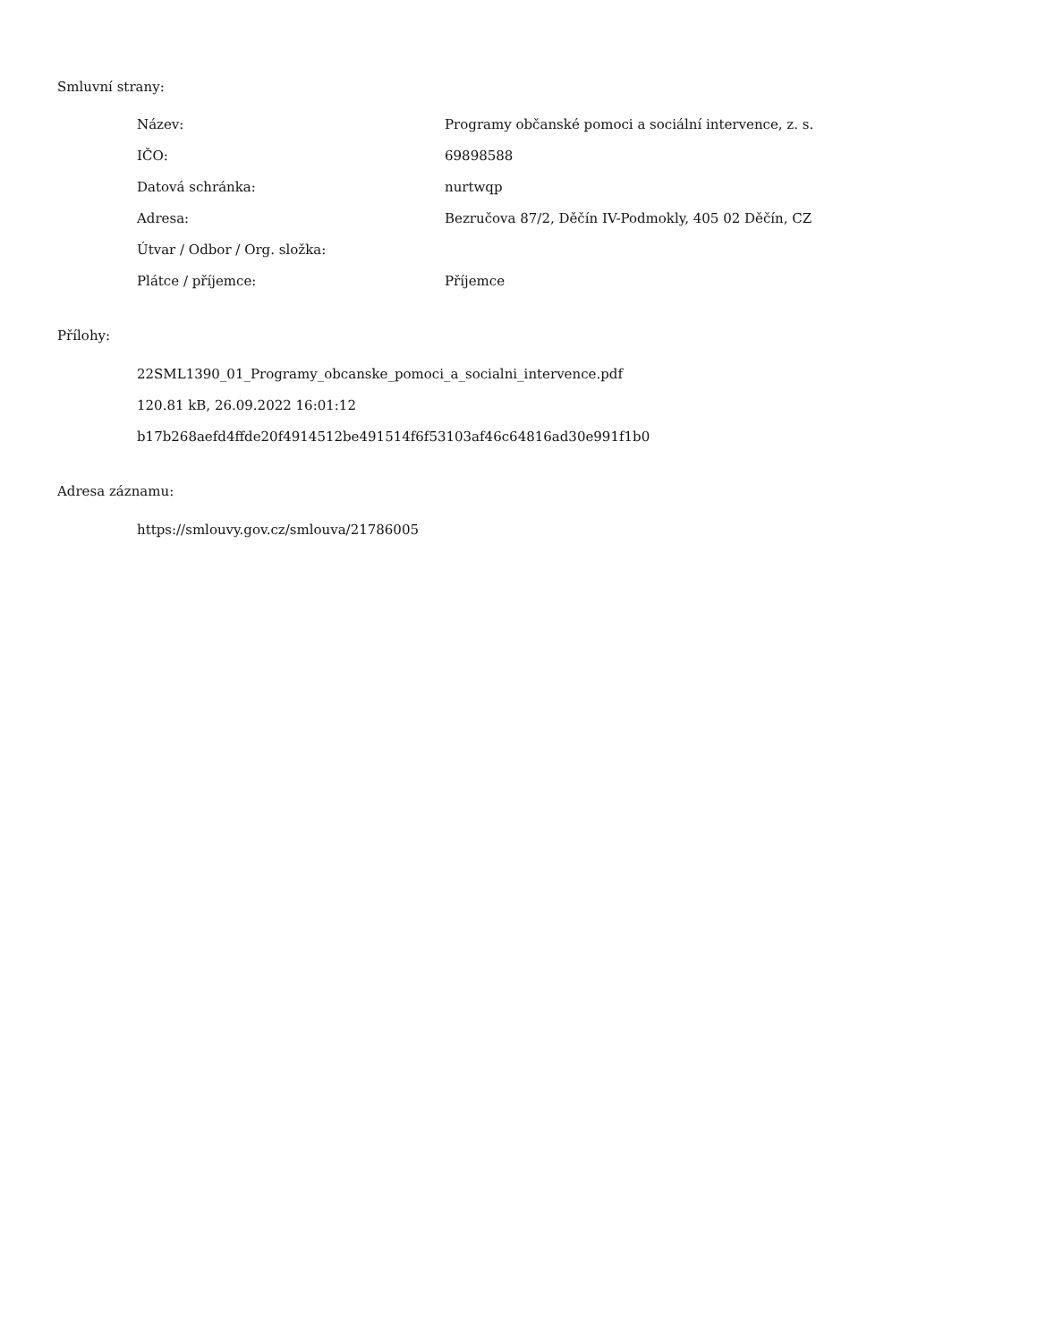Smluvní strany:
| Název: | Programy občanské pomoci a sociální intervence, z. s. |
| IČO: | 69898588 |
| Datová schránka: | nurtwqp |
| Adresa: | Bezručova 87/2, Děčín IV-Podmokly, 405 02 Děčín, CZ |
| Útvar / Odbor / Org. složka: | |
| Plátce / příjemce: | Příjemce |
Přílohy:
22SML1390_01_Programy_obcanske_pomoci_a_socialni_intervence.pdf
120.81 kB, 26.09.2022 16:01:12
b17b268aefd4ffde20f4914512be491514f6f53103af46c64816ad30e991f1b0
Adresa záznamu:
https://smlouvy.gov.cz/smlouva/21786005